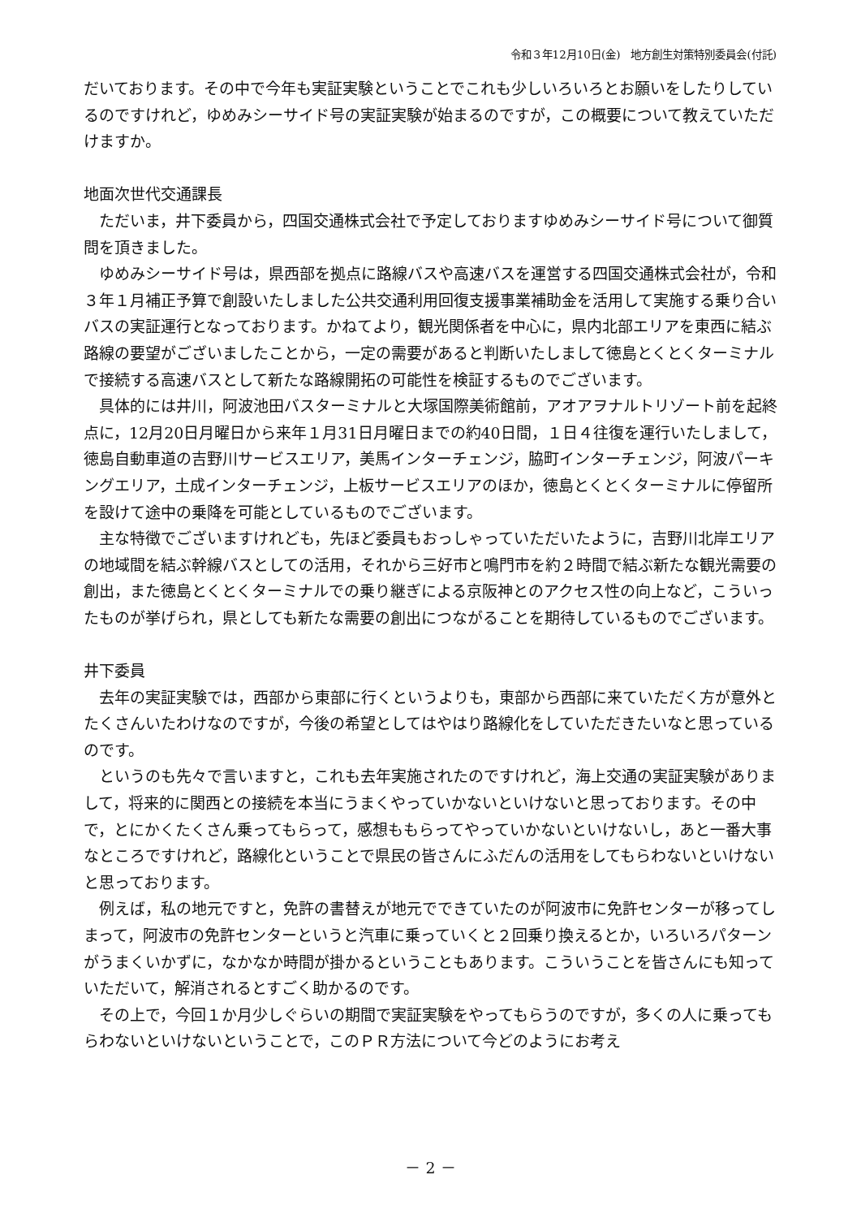令和３年12月10日(金)　地方創生対策特別委員会(付託)
だいております。その中で今年も実証実験ということでこれも少しいろいろとお願いをしたりしているのですけれど，ゆめみシーサイド号の実証実験が始まるのですが，この概要について教えていただけますか。
地面次世代交通課長
ただいま，井下委員から，四国交通株式会社で予定しておりますゆめみシーサイド号について御質問を頂きました。
ゆめみシーサイド号は，県西部を拠点に路線バスや高速バスを運営する四国交通株式会社が，令和３年１月補正予算で創設いたしました公共交通利用回復支援事業補助金を活用して実施する乗り合いバスの実証運行となっております。かねてより，観光関係者を中心に，県内北部エリアを東西に結ぶ路線の要望がございましたことから，一定の需要があると判断いたしまして徳島とくとくターミナルで接続する高速バスとして新たな路線開拓の可能性を検証するものでございます。
具体的には井川，阿波池田バスターミナルと大塚国際美術館前，アオアヲナルトリゾート前を起終点に，12月20日月曜日から来年１月31日月曜日までの約40日間，１日４往復を運行いたしまして，徳島自動車道の吉野川サービスエリア，美馬インターチェンジ，脇町インターチェンジ，阿波パーキングエリア，土成インターチェンジ，上板サービスエリアのほか，徳島とくとくターミナルに停留所を設けて途中の乗降を可能としているものでございます。
主な特徴でございますけれども，先ほど委員もおっしゃっていただいたように，吉野川北岸エリアの地域間を結ぶ幹線バスとしての活用，それから三好市と鳴門市を約２時間で結ぶ新たな観光需要の創出，また徳島とくとくターミナルでの乗り継ぎによる京阪神とのアクセス性の向上など，こういったものが挙げられ，県としても新たな需要の創出につながることを期待しているものでございます。
井下委員
去年の実証実験では，西部から東部に行くというよりも，東部から西部に来ていただく方が意外とたくさんいたわけなのですが，今後の希望としてはやはり路線化をしていただきたいなと思っているのです。
というのも先々で言いますと，これも去年実施されたのですけれど，海上交通の実証実験がありまして，将来的に関西との接続を本当にうまくやっていかないといけないと思っております。その中で，とにかくたくさん乗ってもらって，感想ももらってやっていかないといけないし，あと一番大事なところですけれど，路線化ということで県民の皆さんにふだんの活用をしてもらわないといけないと思っております。
例えば，私の地元ですと，免許の書替えが地元でできていたのが阿波市に免許センターが移ってしまって，阿波市の免許センターというと汽車に乗っていくと２回乗り換えるとか，いろいろパターンがうまくいかずに，なかなか時間が掛かるということもあります。こういうことを皆さんにも知っていただいて，解消されるとすごく助かるのです。
その上で，今回１か月少しぐらいの期間で実証実験をやってもらうのですが，多くの人に乗ってもらわないといけないということで，このＰＲ方法について今どのようにお考え
－ 2 －